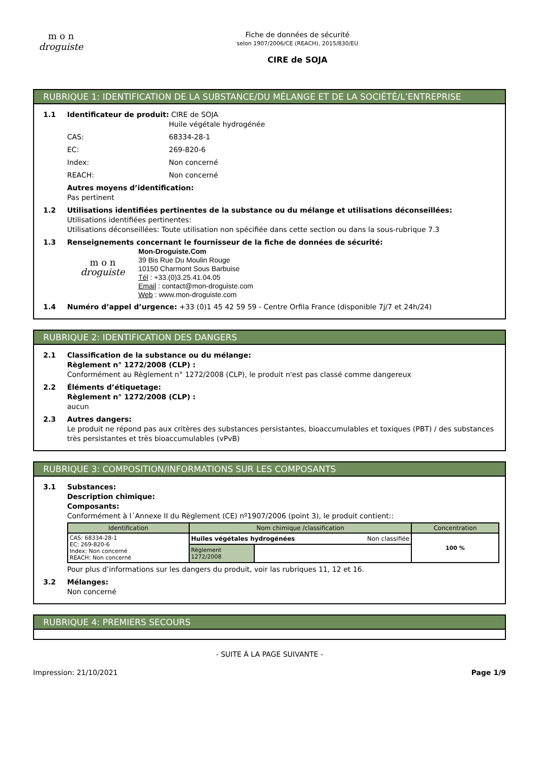m o n
droguiste
Fiche de données de sécurité
selon 1907/2006/CE (REACH), 2015/830/EU
CIRE de SOJA
RUBRIQUE 1: IDENTIFICATION DE LA SUBSTANCE/DU MÉLANGE ET DE LA SOCIÉTÉ/L’ENTREPRISE
1.1 Identificateur de produit: CIRE de SOJA
Huile végétale hydrogénée
CAS: 68334-28-1
EC: 269-820-6
Index: Non concerné
REACH: Non concerné
Autres moyens d’identification:
Pas pertinent
1.2 Utilisations identifiées pertinentes de la substance ou du mélange et utilisations déconseillées:
Utilisations identifiées pertinentes:
Utilisations déconseillées: Toute utilisation non spécifiée dans cette section ou dans la sous-rubrique 7.3
1.3 Renseignements concernant le fournisseur de la fiche de données de sécurité:
m o n
droguiste
Mon-Droguiste.Com
39 Bis Rue Du Moulin Rouge
10150 Charmont Sous Barbuise
Tél : +33.(0)3.25.41.04.05
Email : contact@mon-droguiste.com
Web : www.mon-droguiste.com
1.4 Numéro d’appel d’urgence: +33 (0)1 45 42 59 59 - Centre Orfila France (disponible 7j/7 et 24h/24)
RUBRIQUE 2: IDENTIFICATION DES DANGERS
2.1 Classification de la substance ou du mélange:
Règlement n° 1272/2008 (CLP) :
Conformément au Règlement n° 1272/2008 (CLP), le produit n'est pas classé comme dangereux
2.2 Éléments d’étiquetage:
Règlement n° 1272/2008 (CLP) :
aucun
2.3 Autres dangers:
Le produit ne répond pas aux critères des substances persistantes, bioaccumulables et toxiques (PBT) / des substances très persistantes et très bioaccumulables (vPvB)
RUBRIQUE 3: COMPOSITION/INFORMATIONS SUR LES COMPOSANTS
3.1 Substances:
Description chimique:
Composants:
Conformément à l´Annexe II du Règlement (CE) nº1907/2006 (point 3), le produit contient::
| Identification | Nom chimique /classification | | Concentration |
| --- | --- | --- | --- |
| CAS: 68334-28-1 EC: 269-820-6 Index: Non concerné REACH: Non concerné | Huiles végétales hydrogénées Non classifiée | | 100 % |
| | Règlement 1272/2008 | | |
Pour plus d’informations sur les dangers du produit, voir las rubriques 11, 12 et 16.
3.2 Mélanges:
Non concerné
RUBRIQUE 4: PREMIERS SECOURS
- SUITE À LA PAGE SUIVANTE -
Impression: 21/10/2021 Page 1/9